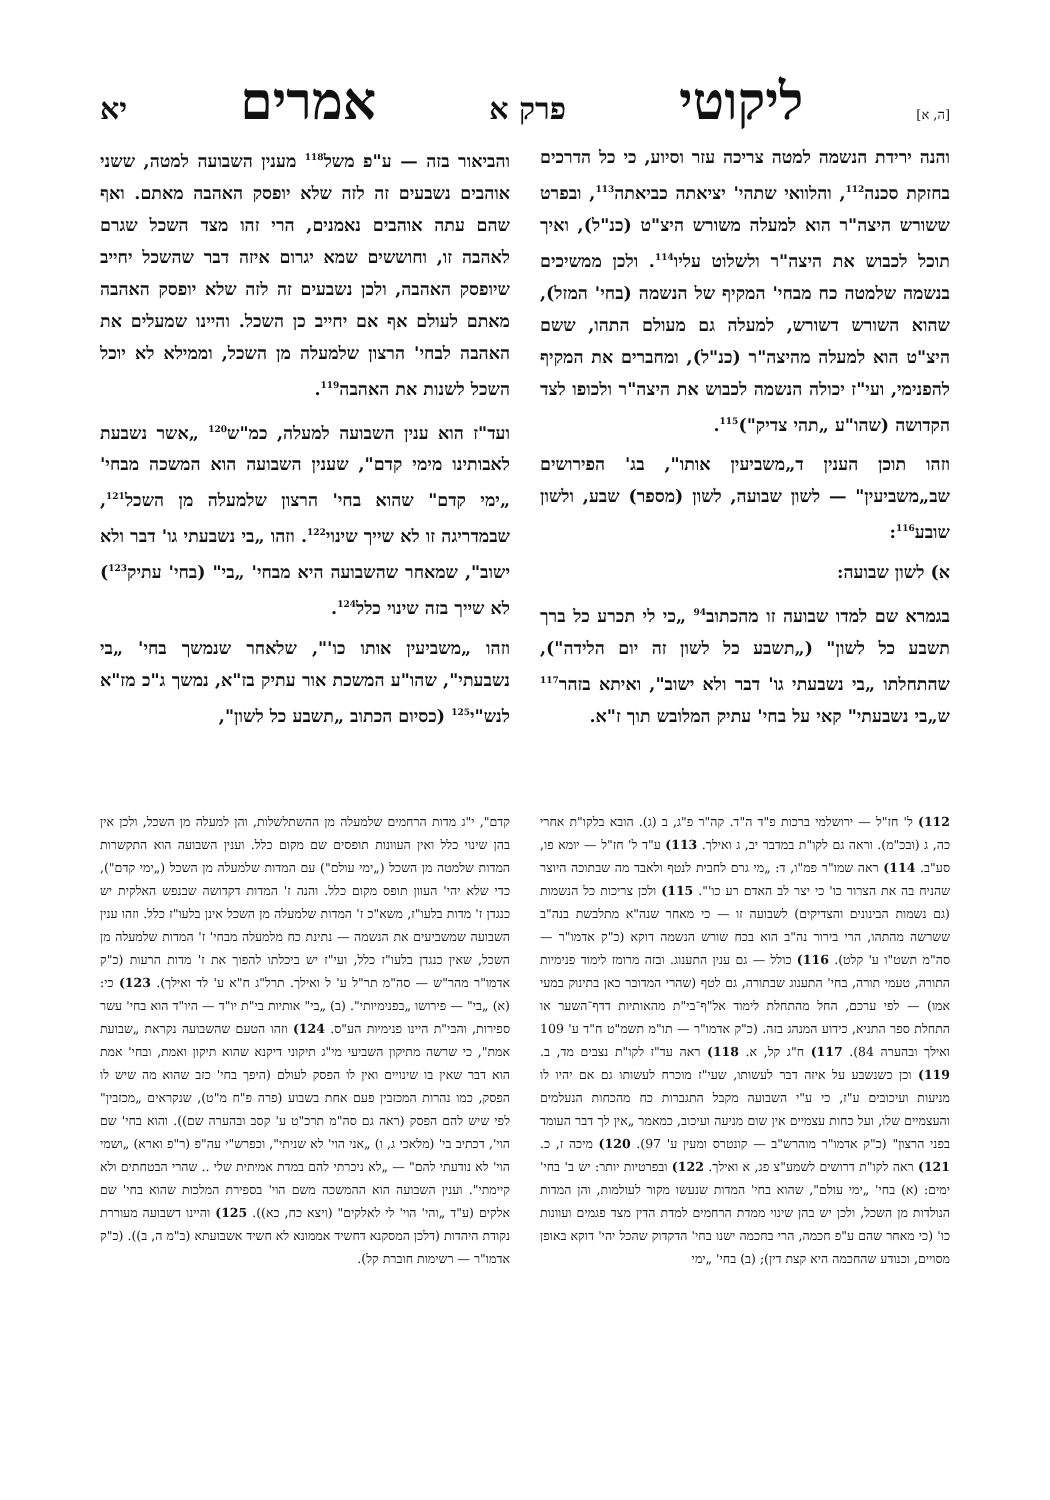[ה, א] ליקוטי פרק א אמרים יא
והנה ירידת הנשמה למטה צריכה עזר וסיוע, כי כל הדרכים בחזקת סכנה<sup>112</sup>, והלוואי שתהי' יציאתה כביאתה<sup>113</sup>, ובפרט ששורש היצה"ר הוא למעלה משורש היצ"ט (כנ"ל), ואיך תוכל לכבוש את היצה"ר ולשלוט עליו<sup>114</sup>. ולכן ממשיכים בנשמה שלמטה כח מבחי' המקיף של הנשמה (בחי' המזל), שהוא השורש דשורש, למעלה גם מעולם התהו, ששם היצ"ט הוא למעלה מהיצה"ר (כנ"ל), ומחברים את המקיף להפנימי, ועי"ז יכולה הנשמה לכבוש את היצה"ר ולכופו לצד הקדושה (שהו"ע „תהי צדיק")<sup>115</sup>.
וזהו תוכן הענין ד„משביעין אותו", בג' הפירושים שב„משביעין" — לשון שבועה, לשון (מספר) שבע, ולשון שובע<sup>116</sup>:
א) לשון שבועה:
בגמרא שם למדו שבועה זו מהכתוב<sup>94</sup> „כי לי תכרע כל ברך תשבע כל לשון" („תשבע כל לשון זה יום הלידה"), שהתחלתו „בי נשבעתי גו' דבר ולא ישוב", ואיתא בזהר<sup>117</sup> ש„בי נשבעתי" קאי על בחי' עתיק המלובש תוך ז"א.
והביאור בזה — ע"פ משל<sup>118</sup> מענין השבועה למטה, ששני אוהבים נשבעים זה לזה שלא יופסק האהבה מאתם. ואף שהם עתה אוהבים נאמנים, הרי זהו מצד השכל שגרם לאהבה זו, וחוששים שמא יגרום איזה דבר שהשכל יחייב שיופסק האהבה, ולכן נשבעים זה לזה שלא יופסק האהבה מאתם לעולם אף אם יחייב כן השכל. והיינו שמעלים את האהבה לבחי' הרצון שלמעלה מן השכל, וממילא לא יוכל השכל לשנות את האהבה<sup>119</sup>.
ועד"ז הוא ענין השבועה למעלה, כמ"ש<sup>120</sup> „אשר נשבעת לאבותינו מימי קדם", שענין השבועה הוא המשכה מבחי' „ימי קדם" שהוא בחי' הרצון שלמעלה מן השכל<sup>121</sup>, שבמדריגה זו לא שייך שינוי<sup>122</sup>. וזהו „בי נשבעתי גו' דבר ולא ישוב", שמאחר שהשבועה היא מבחי' „בי" (בחי' עתיק<sup>123</sup>) לא שייך בזה שינוי כלל<sup>124</sup>.
וזהו „משביעין אותו כו'", שלאחר שנמשך בחי' „בי נשבעתי", שהו"ע המשכת אור עתיק בז"א, נמשך ג"כ מז"א לנש"י<sup>125</sup> (כסיום הכתוב „תשבע כל לשון",
112) ל' חז"ל — ירושלמי ברכות פ"ד ה"ד. קה"ר פ"ג, ב (ג). הובא בלקו"ת אחרי כה, ג (ובכ"מ). וראה גם לקו"ת במדבר יב, ג ואילך. 113) ע"ד ל' חז"ל — יומא פו, סע"ב. 114) ראה שמו"ר פמ"ו, ד: „מי גרם לחבית לנטף ולאבד מה שבתוכה היוצר שהניח בה את הצרור כו' כי יצר לב האדם רע כו'". 115) ולכן צריכות כל הנשמות (גם נשמות הבינונים והצדיקים) לשבועה זו — כי מאחר שנה"א מתלבשת בנה"ב ששרשה מהתהו, הרי בירור נה"ב הוא בכח שורש הנשמה דוקא (כ"ק אדמו"ר — סה"מ תשט"ו ע' קלט). 116) כולל — גם ענין התענוג. ובזה מרומז לימוד פנימיות התורה, טעמי תורה, בחי' התענוג שבתורה, גם לטף (שהרי המדובר כאן בתינוק במעי אמו) — לפי ערכם, החל מהתחלת לימוד אל"ף־בי"ת מהאותיות דדף־השער או התחלת ספר התניא, כידוע המנהג בזה. (כ"ק אדמו"ר — תו"מ תשמ"ט ח"ד ע' 109 ואילך ובהערה 84). 117) ח"ג קל, א. 118) ראה עד"ז לקו"ת נצבים מד, ב. 119) וכן כשנשבע על איזה דבר לעשותו, שעי"ז מוכרח לעשותו גם אם יהיו לו מניעות ועיכובים ע"ז, כי ע"י השבועה מקבל התגברות כח מהכחות הנעלמים והעצמיים שלו, ועל כחות עצמיים אין שום מניעה ועיכוב, כמאמר „אין לך דבר העומד בפני הרצון" (כ"ק אדמו"ר מוהרש"ב — קונטרס ומעין ע' 97). 120) מיכה ז, כ. 121) ראה לקו"ת דרושים לשמע"צ פג, א ואילך. 122) ובפרטיות יותר: יש ב' בחי' ימים: (א) בחי' „ימי עולם", שהוא בחי' המדות שנעשו מקור לעולמות, והן המדות הנולדות מן השכל, ולכן יש בהן שינוי ממדת הרחמים למדת הדין מצד פגמים ועוונות כו' (כי מאחר שהם ע"פ חכמה, הרי בחכמה ישנו בחי' הדקדוק שהכל יהי' דוקא באופן מסויים, וכנודע שהחכמה היא קצת דין); (ב) בחי' „ימי
קדם", י"ג מדות הרחמים שלמעלה מן ההשתלשלות, והן למעלה מן השכל, ולכן אין בהן שינוי כלל ואין העוונות תופסים שם מקום כלל. וענין השבועה הוא התקשרות המדות שלמטה מן השכל („ימי עולם") עם המדות שלמעלה מן השכל („ימי קדם"), כדי שלא יהי' העוון תופס מקום כלל. והנה ז' המדות דקדושה שבנפש האלקית יש כנגדן ז' מדות בלעו"ז, משא"כ ז' המדות שלמעלה מן השכל אינן בלעו"ז כלל. וזהו ענין השבועה שמשביעים את הנשמה — נתינת כח מלמעלה מבחי' ז' המדות שלמעלה מן השכל, שאין כנגדן בלעו"ז כלל, ועי"ז יש ביכלתו להפוך את ז' מדות הרעות (כ"ק אדמו"ר מהר"ש — סה"מ תר"ל ע' ל ואילך. תרל"ג ח"א ע' לד ואילך). 123) כי: (א) „בי" — פירושו „בפנימיותי". (ב) „בי" אותיות בי"ת יו"ד — היו"ד הוא בחי' עשר ספירות, והבי"ת היינו פנימיות הע"ס. 124) וזהו הטעם שהשבועה נקראת „שבועת אמת", כי שרשה מתיקון השביעי מי"ג תיקוני דיקנא שהוא תיקון ואמת, ובחי' אמת הוא דבר שאין בו שינויים ואין לו הפסק לעולם (היפך בחי' כזב שהוא מה שיש לו הפסק, כמו נהרות המכזבין פעם אחת בשבוע (פרה פ"ח מ"ט), שנקראים „מכזבין" לפי שיש להם הפסק (ראה גם סה"מ תרכ"ט ע' קסב ובהערה שם)). והוא בחי' שם הוי', דכתיב בי' (מלאכי ג, ו) „אני הוי' לא שניתי", וכפרש"י עה"פ (ר"פ וארא) „ושמי הוי' לא נודעתי להם" — „לא ניכרתי להם במדת אמיתית שלי .. שהרי הבטחתים ולא קיימתי". וענין השבועה הוא ההמשכה משם הוי' בספירת המלכות שהוא בחי' שם אלקים (ע"ד „והי' הוי' לי לאלקים" (ויצא כח, כא)). 125) והיינו דשבועה מעוררת נקודת היהדות (דלכן המסקנא דחשיד אממונא לא חשיד אשבועתא (ב"מ ה, ב)). (כ"ק אדמו"ר — רשימות חוברת קל).